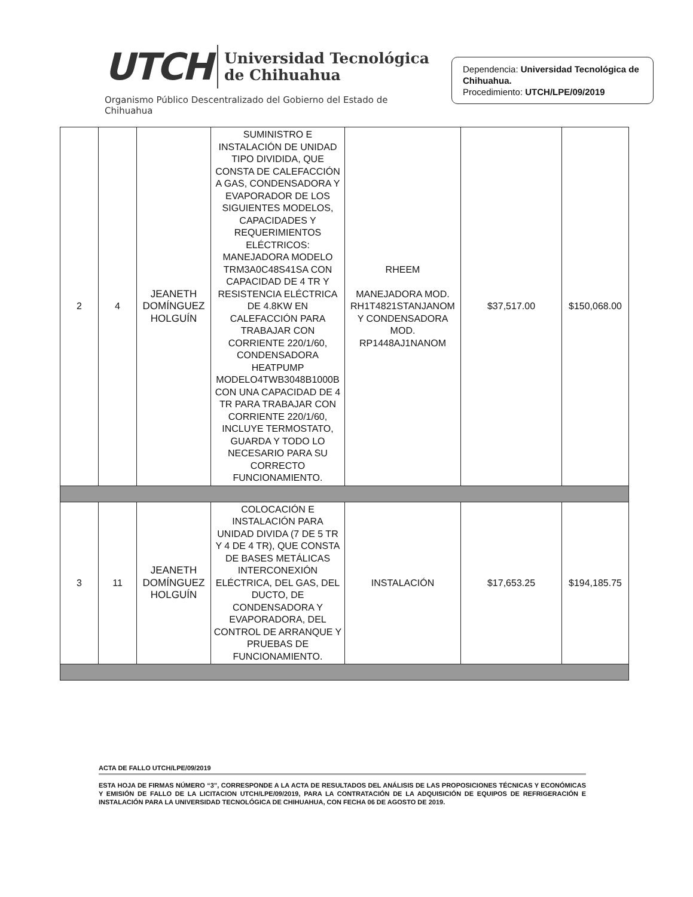UTCH
Universidad Tecnológica
de Chihuahua
Organismo Público Descentralizado del Gobierno del Estado de Chihuahua
Dependencia: Universidad Tecnológica de Chihuahua.
Procedimiento: UTCH/LPE/09/2019
| 2 | 4 | JEANETH DOMÍNGUEZ HOLGUÍN | SUMINISTRO E INSTALACIÓN DE UNIDAD TIPO DIVIDIDA, QUE CONSTA DE CALEFACCIÓN A GAS, CONDENSADORA Y EVAPORADOR DE LOS SIGUIENTES MODELOS, CAPACIDADES Y REQUERIMIENTOS ELÉCTRICOS: MANEJADORA MODELO TRM3A0C48S41SA CON CAPACIDAD DE 4 TR Y RESISTENCIA ELÉCTRICA DE 4.8KW EN CALEFACCIÓN PARA TRABAJAR CON CORRIENTE 220/1/60, CONDENSADORA HEATPUMP MODELO4TWB3048B1000B CON UNA CAPACIDAD DE 4 TR PARA TRABAJAR CON CORRIENTE 220/1/60, INCLUYE TERMOSTATO, GUARDA Y TODO LO NECESARIO PARA SU CORRECTO FUNCIONAMIENTO. | RHEEM MANEJADORA MOD. RH1T4821STANJANOM Y CONDENSADORA MOD. RP1448AJ1NANOM | $37,517.00 | $150,068.00 |
| 3 | 11 | JEANETH DOMÍNGUEZ HOLGUÍN | COLOCACIÓN E INSTALACIÓN PARA UNIDAD DIVIDA (7 DE 5 TR Y 4 DE 4 TR), QUE CONSTA DE BASES METÁLICAS INTERCONEXIÓN ELÉCTRICA, DEL GAS, DEL DUCTO, DE CONDENSADORA Y EVAPORADORA, DEL CONTROL DE ARRANQUE Y PRUEBAS DE FUNCIONAMIENTO. | INSTALACIÓN | $17,653.25 | $194,185.75 |
ACTA DE FALLO UTCH/LPE/09/2019
ESTA HOJA DE FIRMAS NÚMERO “3”, CORRESPONDE A LA ACTA DE RESULTADOS DEL ANÁLISIS DE LAS PROPOSICIONES TÉCNICAS Y ECONÓMICAS Y EMISIÓN DE FALLO DE LA LICITACION UTCH/LPE/09/2019, PARA LA CONTRATACIÓN DE LA ADQUISICIÓN DE EQUIPOS DE REFRIGERACIÓN E INSTALACIÓN PARA LA UNIVERSIDAD TECNOLÓGICA DE CHIHUAHUA, CON FECHA 06 DE AGOSTO DE 2019.